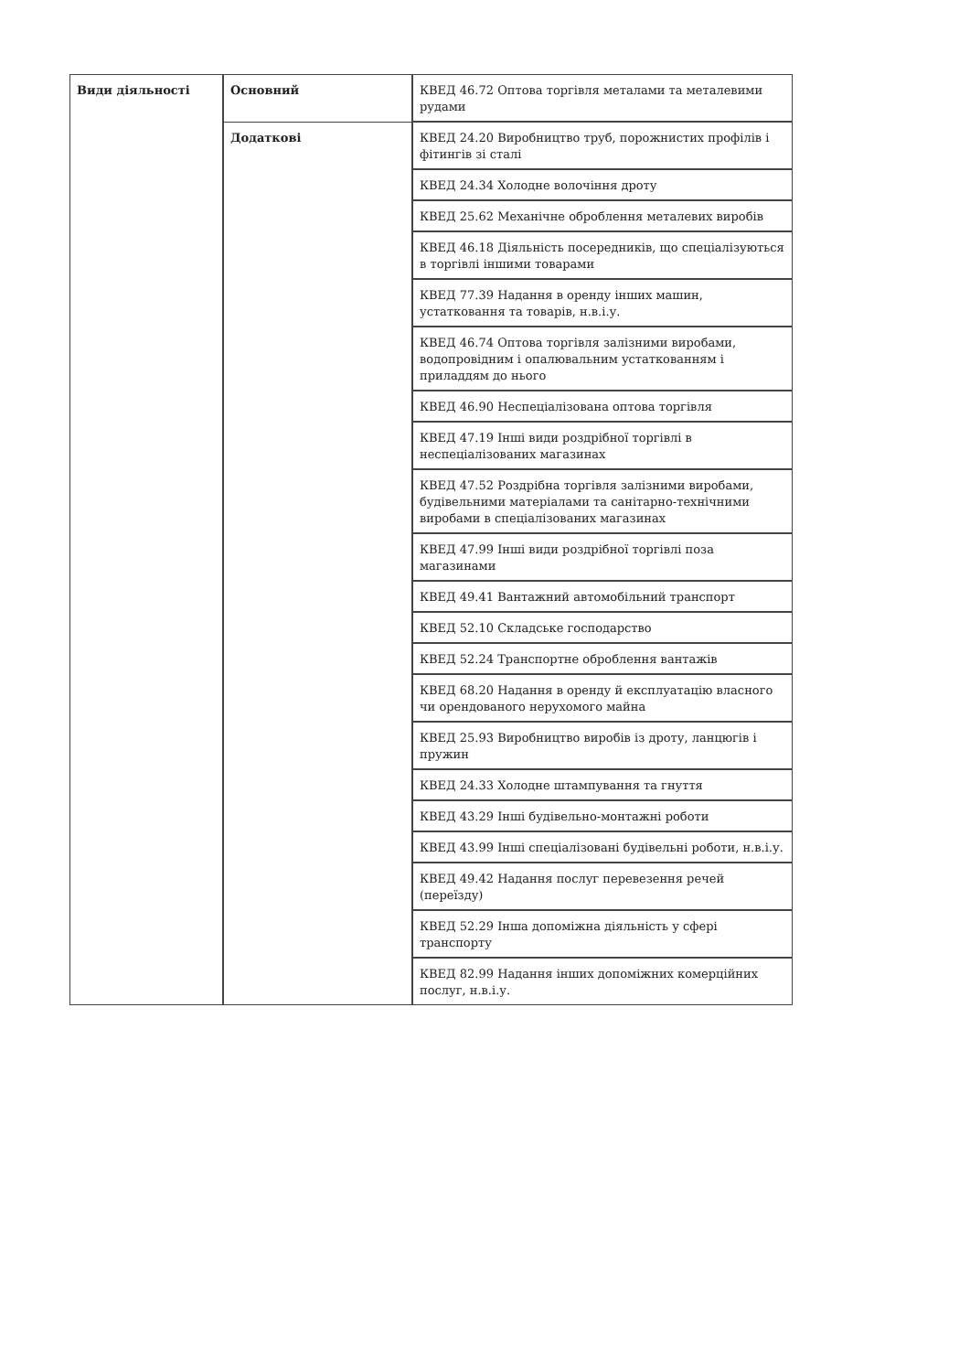| Види діяльності | Основний | КВЕД 46.72 Оптова торгівля металами та металевими рудами |
| | Додаткові | КВЕД 24.20 Виробництво труб, порожнистих профілів і фітингів зі сталі |
| | | КВЕД 24.34 Холодне волочіння дроту |
| | | КВЕД 25.62 Механічне оброблення металевих виробів |
| | | КВЕД 46.18 Діяльність посередників, що спеціалізуються в торгівлі іншими товарами |
| | | КВЕД 77.39 Надання в оренду інших машин, устатковання та товарів, н.в.і.у. |
| | | КВЕД 46.74 Оптова торгівля залізними виробами, водопровідним і опалювальним устаткованням і приладдям до нього |
| | | КВЕД 46.90 Неспеціалізована оптова торгівля |
| | | КВЕД 47.19 Інші види роздрібної торгівлі в неспеціалізованих магазинах |
| | | КВЕД 47.52 Роздрібна торгівля залізними виробами, будівельними матеріалами та санітарно-технічними виробами в спеціалізованих магазинах |
| | | КВЕД 47.99 Інші види роздрібної торгівлі поза магазинами |
| | | КВЕД 49.41 Вантажний автомобільний транспорт |
| | | КВЕД 52.10 Складське господарство |
| | | КВЕД 52.24 Транспортне оброблення вантажів |
| | | КВЕД 68.20 Надання в оренду й експлуатацію власного чи орендованого нерухомого майна |
| | | КВЕД 25.93 Виробництво виробів із дроту, ланцюгів і пружин |
| | | КВЕД 24.33 Холодне штампування та гнуття |
| | | КВЕД 43.29 Інші будівельно-монтажні роботи |
| | | КВЕД 43.99 Інші спеціалізовані будівельні роботи, н.в.і.у. |
| | | КВЕД 49.42 Надання послуг перевезення речей (переїзду) |
| | | КВЕД 52.29 Інша допоміжна діяльність у сфері транспорту |
| | | КВЕД 82.99 Надання інших допоміжних комерційних послуг, н.в.і.у. |